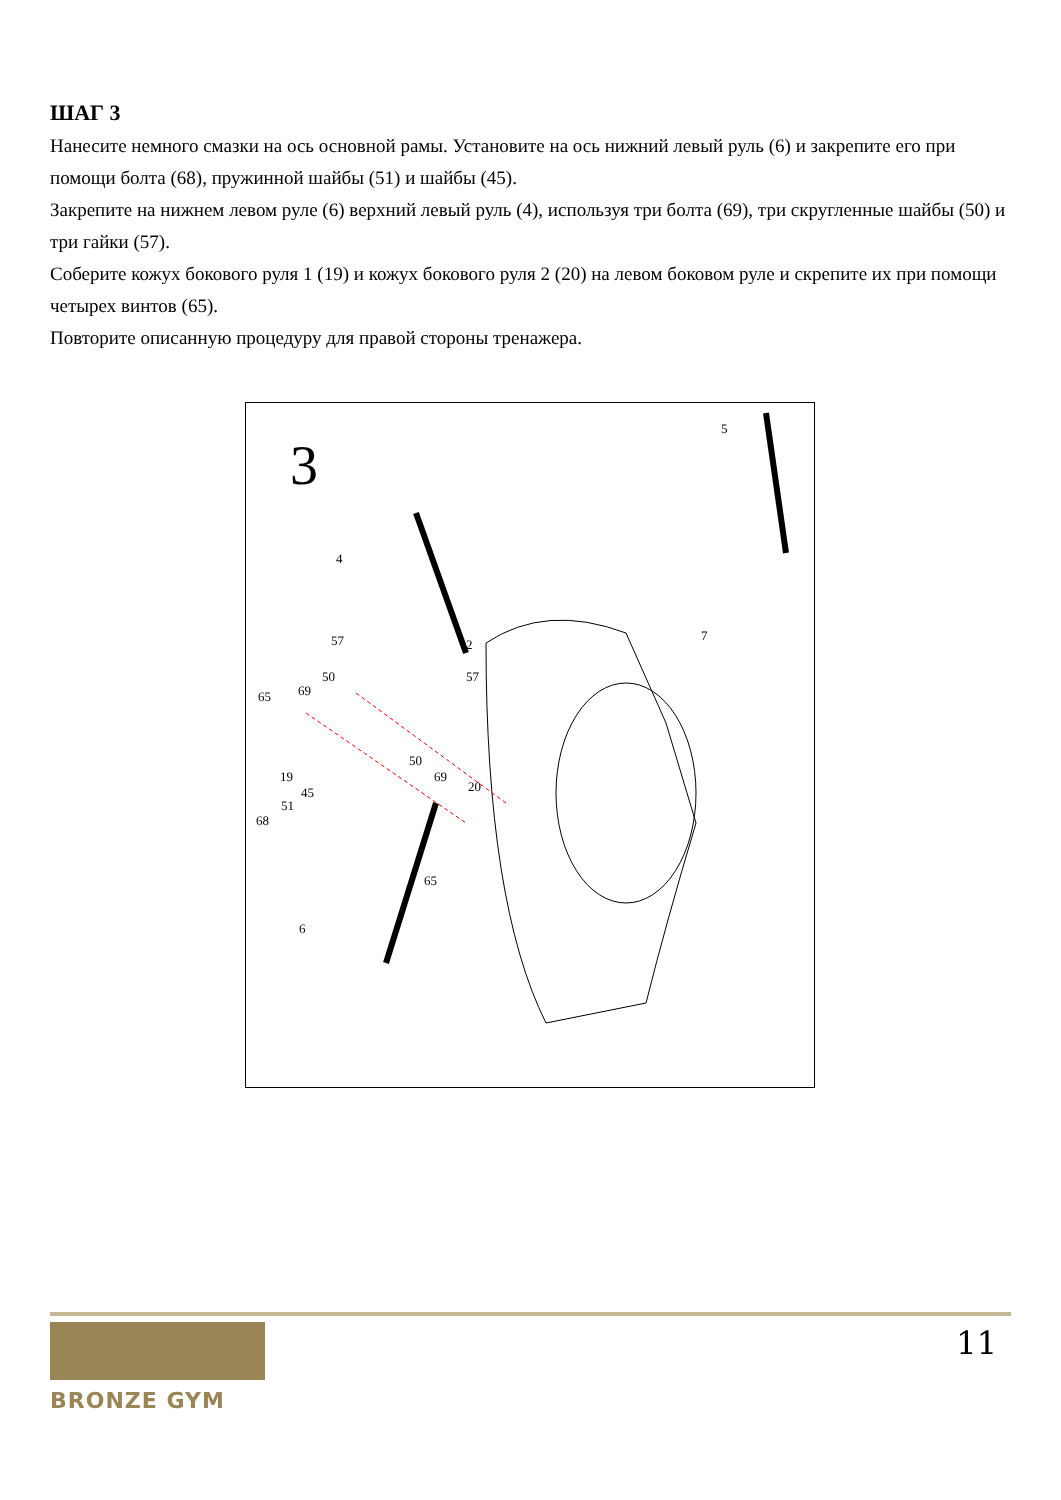ШАГ 3
Нанесите немного смазки на ось основной рамы. Установите на ось нижний левый руль (6) и закрепите его при помощи болта (68), пружинной шайбы (51) и шайбы (45).
Закрепите на нижнем левом руле (6) верхний левый руль (4), используя три болта (69), три скругленные шайбы (50) и три гайки (57).
Соберите кожух бокового руля 1 (19) и кожух бокового руля 2 (20) на левом боковом руле и скрепите их при помощи четырех винтов (65).
Повторите описанную процедуру для правой стороны тренажера.
3
5
4
57 2
7
50 57
69 65
50
19 69
20 45
51
68
65
6
BRONZE GYM
11